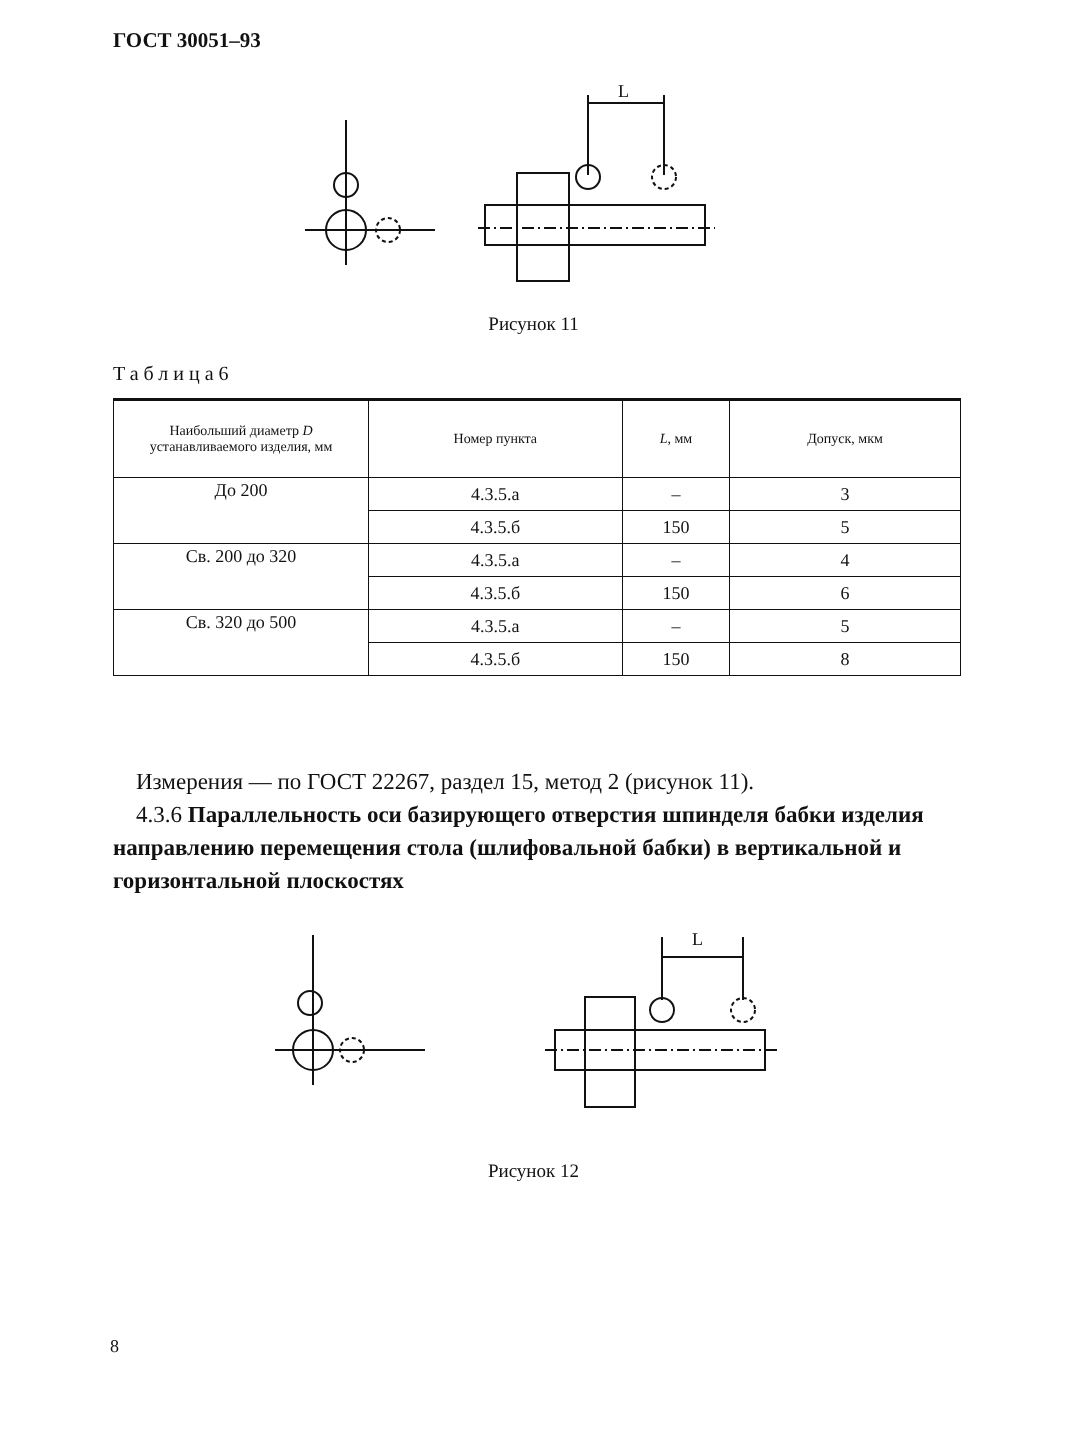ГОСТ 30051–93
L
Рисунок 11
Таблица6
| Наибольший диаметр D устанавливаемого изделия, мм | Номер пункта | L , мм | Допуск, мкм |
| --- | --- | --- | --- |
| До 200 | 4.3.5.а | – | 3 |
| | 4.3.5.б | 150 | 5 |
| Св. 200 до 320 | 4.3.5.а | – | 4 |
| | 4.3.5.б | 150 | 6 |
| Св. 320 до 500 | 4.3.5.а | – | 5 |
| | 4.3.5.б | 150 | 8 |
Измерения — по ГОСТ 22267, раздел 15, метод 2 (рисунок 11).
4.3.6 Параллельность оси базирующего отверстия шпинделя бабки изделия направлению перемещения стола (шлифовальной бабки) в вертикальной и горизонтальной плоскостях
L
Рисунок 12
8